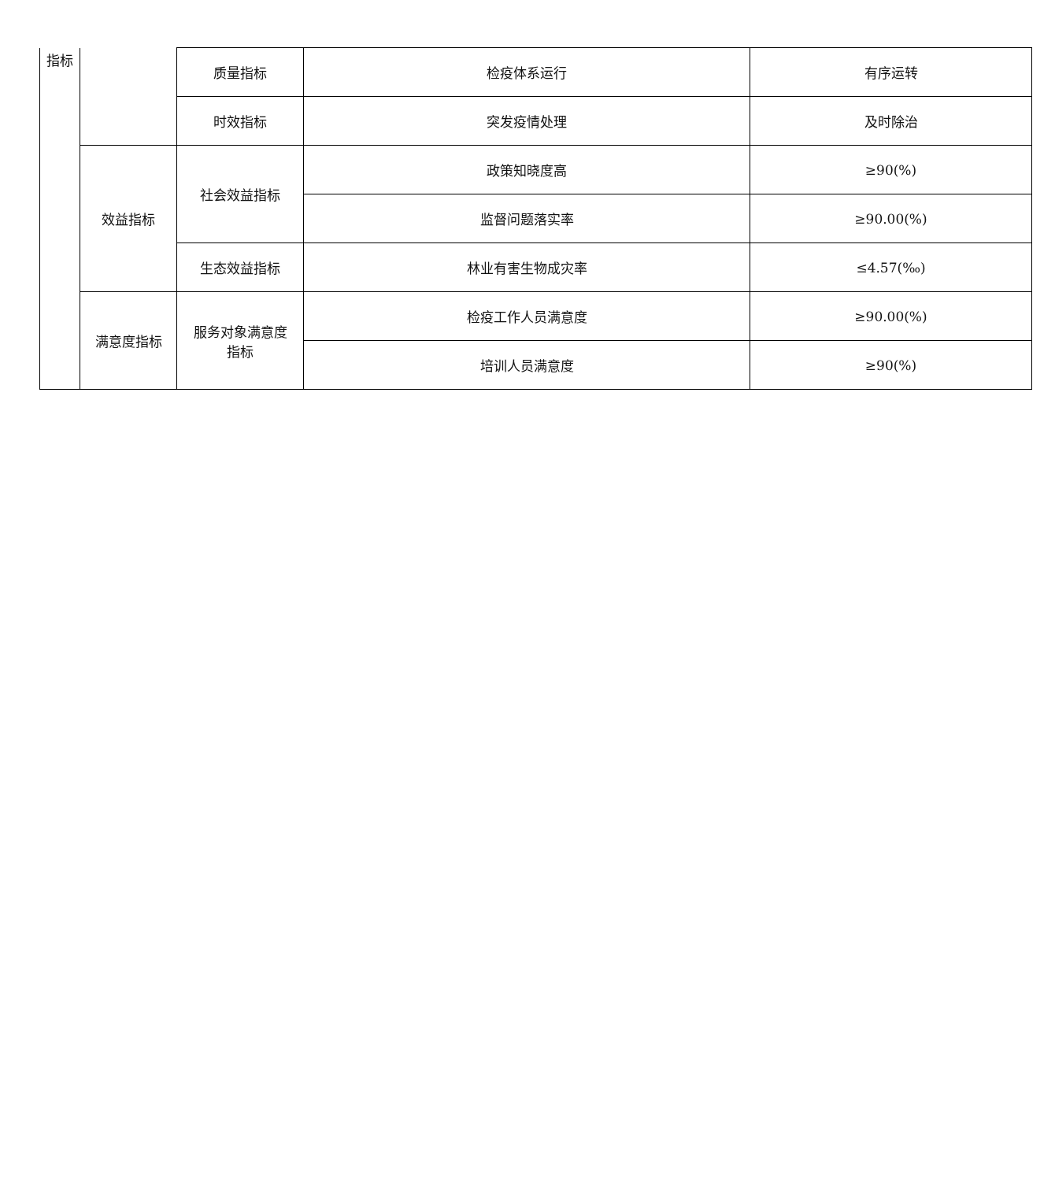| 指标 | | 质量指标 | 检疫体系运行 | 有序运转 |
| | | 时效指标 | 突发疫情处理 | 及时除治 |
| | 效益指标 | 社会效益指标 | 政策知晓度高 | ≥90(%) |
| | | | 监督问题落实率 | ≥90.00(%) |
| | | 生态效益指标 | 林业有害生物成灾率 | ≤4.57(‰) |
| | 满意度指标 | 服务对象满意度 指标 | 检疫工作人员满意度 | ≥90.00(%) |
| | | | 培训人员满意度 | ≥90(%) |